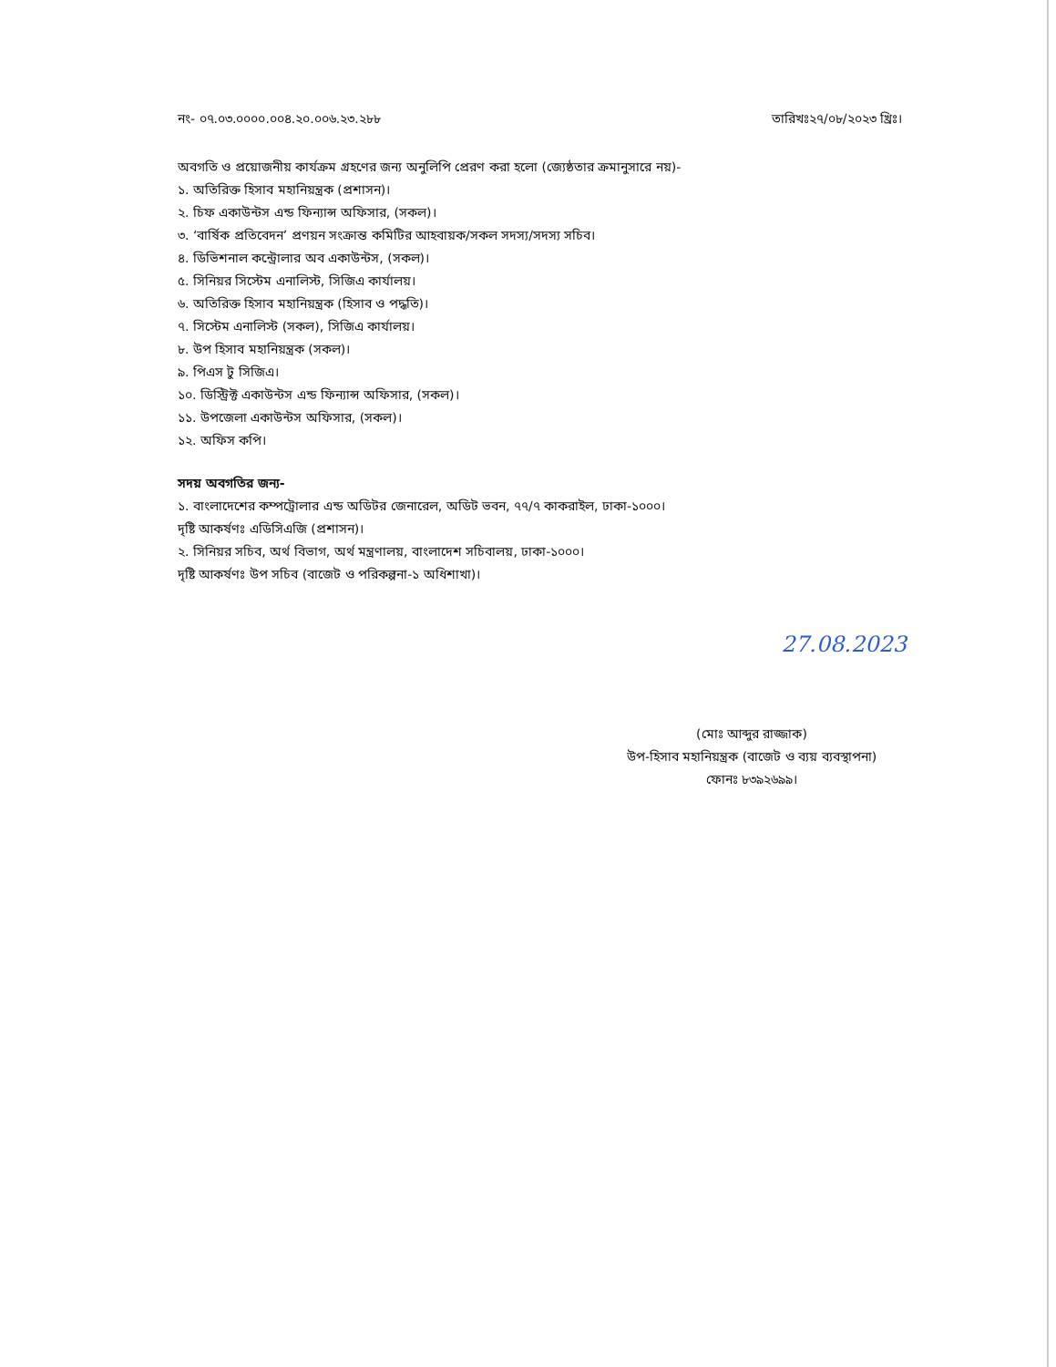নং- ০৭.০৩.০০০০.০০৪.২০.০০৬.২৩.২৮৮ তারিখঃ২৭/০৮/২০২৩ খ্রিঃ।
অবগতি ও প্রয়োজনীয় কার্যক্রম গ্রহণের জন্য অনুলিপি প্রেরণ করা হলো (জ্যেষ্ঠতার ক্রমানুসারে নয়)-
১. অতিরিক্ত হিসাব মহানিয়ন্ত্রক (প্রশাসন)।
২. চিফ একাউন্টস এন্ড ফিন্যান্স অফিসার, (সকল)।
৩. ‘বার্ষিক প্রতিবেদন’ প্রণয়ন সংক্রান্ত কমিটির আহবায়ক/সকল সদস্য/সদস্য সচিব।
৪. ডিভিশনাল কন্ট্রোলার অব একাউন্টস, (সকল)।
৫. সিনিয়র সিস্টেম এনালিস্ট, সিজিএ কার্যালয়।
৬. অতিরিক্ত হিসাব মহানিয়ন্ত্রক (হিসাব ও পদ্ধতি)।
৭. সিস্টেম এনালিস্ট (সকল), সিজিএ কার্যালয়।
৮. উপ হিসাব মহানিয়ন্ত্রক (সকল)।
৯. পিএস টু সিজিএ।
১০. ডিস্ট্রিক্ট একাউন্টস এন্ড ফিন্যান্স অফিসার, (সকল)।
১১. উপজেলা একাউন্টস অফিসার, (সকল)।
১২. অফিস কপি।
সদয় অবগতির জন্য-
১. বাংলাদেশের কম্পট্রোলার এন্ড অডিটর জেনারেল, অডিট ভবন, ৭৭/৭ কাকরাইল, ঢাকা-১০০০।
দৃষ্টি আকর্ষণঃ এডিসিএজি (প্রশাসন)।
২. সিনিয়র সচিব, অর্থ বিভাগ, অর্থ মন্ত্রণালয়, বাংলাদেশ সচিবালয়, ঢাকা-১০০০।
দৃষ্টি আকর্ষণঃ উপ সচিব (বাজেট ও পরিকল্পনা-১ অধিশাখা)।
27.08.2023
(মোঃ আব্দুর রাজ্জাক)
উপ-হিসাব মহানিয়ন্ত্রক (বাজেট ও ব্যয় ব্যবস্থাপনা)
ফোনঃ ৮৩৯২৬৯৯।